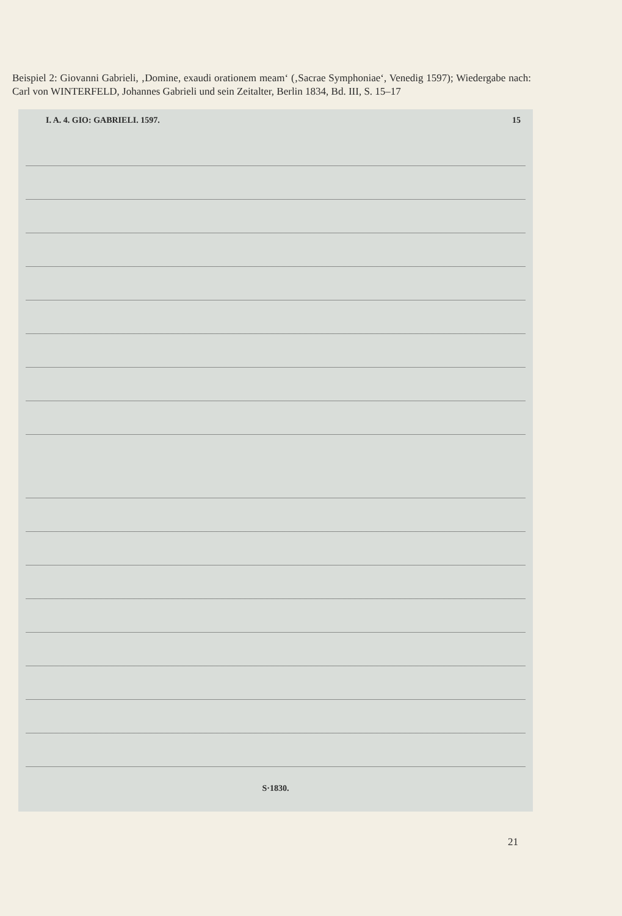Beispiel 2: Giovanni Gabrieli, ‚Domine, exaudi orationem meam‘ (‚Sacrae Symphoniae‘, Venedig 1597); Wiedergabe nach: Carl von WINTERFELD, Johannes Gabrieli und sein Zeitalter, Berlin 1834, Bd. III, S. 15–17
I. A. 4. GIO: GABRIELI. 1597. 15
S·1830.
21